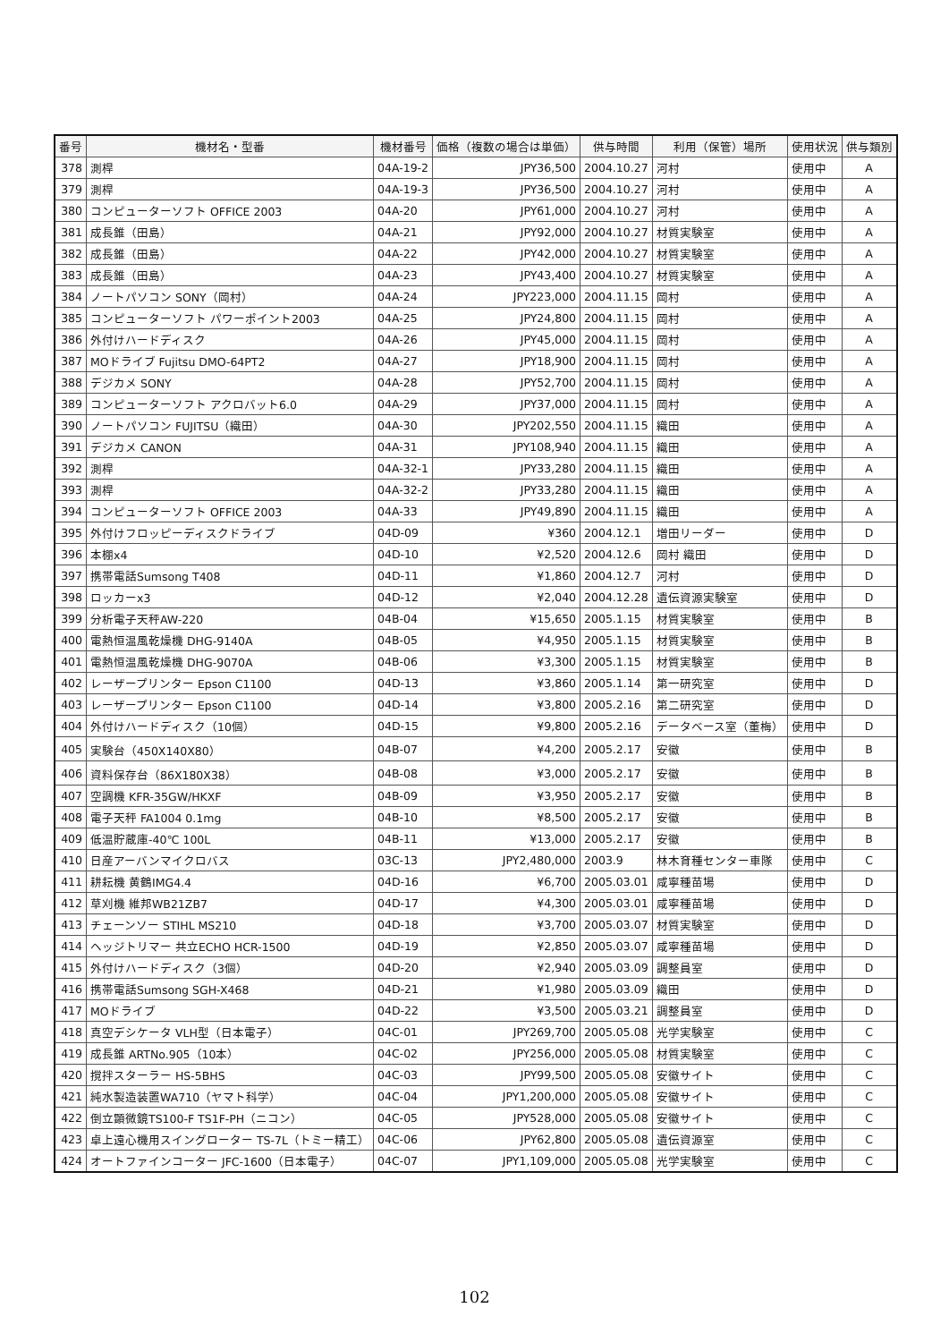| 番号 | 機材名・型番 | 機材番号 | 価格（複数の場合は単価） | 供与時間 | 利用（保管）場所 | 使用状況 | 供与類別 |
| --- | --- | --- | --- | --- | --- | --- | --- |
| 378 | 測桿 | 04A-19-2 | JPY36,500 | 2004.10.27 | 河村 | 使用中 | A |
| 379 | 測桿 | 04A-19-3 | JPY36,500 | 2004.10.27 | 河村 | 使用中 | A |
| 380 | コンピューターソフト OFFICE 2003 | 04A-20 | JPY61,000 | 2004.10.27 | 河村 | 使用中 | A |
| 381 | 成長錐（田島） | 04A-21 | JPY92,000 | 2004.10.27 | 材質実験室 | 使用中 | A |
| 382 | 成長錐（田島） | 04A-22 | JPY42,000 | 2004.10.27 | 材質実験室 | 使用中 | A |
| 383 | 成長錐（田島） | 04A-23 | JPY43,400 | 2004.10.27 | 材質実験室 | 使用中 | A |
| 384 | ノートパソコン SONY（岡村） | 04A-24 | JPY223,000 | 2004.11.15 | 岡村 | 使用中 | A |
| 385 | コンピューターソフト パワーポイント2003 | 04A-25 | JPY24,800 | 2004.11.15 | 岡村 | 使用中 | A |
| 386 | 外付けハードディスク | 04A-26 | JPY45,000 | 2004.11.15 | 岡村 | 使用中 | A |
| 387 | MOドライブ Fujitsu DMO-64PT2 | 04A-27 | JPY18,900 | 2004.11.15 | 岡村 | 使用中 | A |
| 388 | デジカメ SONY | 04A-28 | JPY52,700 | 2004.11.15 | 岡村 | 使用中 | A |
| 389 | コンピューターソフト アクロバット6.0 | 04A-29 | JPY37,000 | 2004.11.15 | 岡村 | 使用中 | A |
| 390 | ノートパソコン FUJITSU（織田） | 04A-30 | JPY202,550 | 2004.11.15 | 織田 | 使用中 | A |
| 391 | デジカメ CANON | 04A-31 | JPY108,940 | 2004.11.15 | 織田 | 使用中 | A |
| 392 | 測桿 | 04A-32-1 | JPY33,280 | 2004.11.15 | 織田 | 使用中 | A |
| 393 | 測桿 | 04A-32-2 | JPY33,280 | 2004.11.15 | 織田 | 使用中 | A |
| 394 | コンピューターソフト OFFICE 2003 | 04A-33 | JPY49,890 | 2004.11.15 | 織田 | 使用中 | A |
| 395 | 外付けフロッピーディスクドライブ | 04D-09 | ¥360 | 2004.12.1 | 増田リーダー | 使用中 | D |
| 396 | 本棚x4 | 04D-10 | ¥2,520 | 2004.12.6 | 岡村 織田 | 使用中 | D |
| 397 | 携帯電話Sumsong T408 | 04D-11 | ¥1,860 | 2004.12.7 | 河村 | 使用中 | D |
| 398 | ロッカーx3 | 04D-12 | ¥2,040 | 2004.12.28 | 遺伝資源実験室 | 使用中 | D |
| 399 | 分析電子天秤AW-220 | 04B-04 | ¥15,650 | 2005.1.15 | 材質実験室 | 使用中 | B |
| 400 | 電熱恒温風乾燥機 DHG-9140A | 04B-05 | ¥4,950 | 2005.1.15 | 材質実験室 | 使用中 | B |
| 401 | 電熱恒温風乾燥機 DHG-9070A | 04B-06 | ¥3,300 | 2005.1.15 | 材質実験室 | 使用中 | B |
| 402 | レーザープリンター Epson C1100 | 04D-13 | ¥3,860 | 2005.1.14 | 第一研究室 | 使用中 | D |
| 403 | レーザープリンター Epson C1100 | 04D-14 | ¥3,800 | 2005.2.16 | 第二研究室 | 使用中 | D |
| 404 | 外付けハードディスク（10個） | 04D-15 | ¥9,800 | 2005.2.16 | データベース室（董梅） | 使用中 | D |
| 405 | 実験台（450X140X80） | 04B-07 | ¥4,200 | 2005.2.17 | 安徽 | 使用中 | B |
| 406 | 資料保存台（86X180X38） | 04B-08 | ¥3,000 | 2005.2.17 | 安徽 | 使用中 | B |
| 407 | 空調機 KFR-35GW/HKXF | 04B-09 | ¥3,950 | 2005.2.17 | 安徽 | 使用中 | B |
| 408 | 電子天秤 FA1004 0.1mg | 04B-10 | ¥8,500 | 2005.2.17 | 安徽 | 使用中 | B |
| 409 | 低温貯蔵庫-40℃ 100L | 04B-11 | ¥13,000 | 2005.2.17 | 安徽 | 使用中 | B |
| 410 | 日産アーバンマイクロバス | 03C-13 | JPY2,480,000 | 2003.9 | 林木育種センター車隊 | 使用中 | C |
| 411 | 耕耘機 黄鶴IMG4.4 | 04D-16 | ¥6,700 | 2005.03.01 | 咸寧種苗場 | 使用中 | D |
| 412 | 草刈機 維邦WB21ZB7 | 04D-17 | ¥4,300 | 2005.03.01 | 咸寧種苗場 | 使用中 | D |
| 413 | チェーンソー STIHL MS210 | 04D-18 | ¥3,700 | 2005.03.07 | 材質実験室 | 使用中 | D |
| 414 | ヘッジトリマー 共立ECHO HCR-1500 | 04D-19 | ¥2,850 | 2005.03.07 | 咸寧種苗場 | 使用中 | D |
| 415 | 外付けハードディスク（3個） | 04D-20 | ¥2,940 | 2005.03.09 | 調整員室 | 使用中 | D |
| 416 | 携帯電話Sumsong SGH-X468 | 04D-21 | ¥1,980 | 2005.03.09 | 織田 | 使用中 | D |
| 417 | MOドライブ | 04D-22 | ¥3,500 | 2005.03.21 | 調整員室 | 使用中 | D |
| 418 | 真空デシケータ VLH型（日本電子） | 04C-01 | JPY269,700 | 2005.05.08 | 光学実験室 | 使用中 | C |
| 419 | 成長錐 ARTNo.905（10本） | 04C-02 | JPY256,000 | 2005.05.08 | 材質実験室 | 使用中 | C |
| 420 | 撹拌スターラー HS-5BHS | 04C-03 | JPY99,500 | 2005.05.08 | 安徽サイト | 使用中 | C |
| 421 | 純水製造装置WA710（ヤマト科学） | 04C-04 | JPY1,200,000 | 2005.05.08 | 安徽サイト | 使用中 | C |
| 422 | 倒立顕微鏡TS100-F TS1F-PH（ニコン） | 04C-05 | JPY528,000 | 2005.05.08 | 安徽サイト | 使用中 | C |
| 423 | 卓上遠心機用スイングローター TS-7L（トミー精工） | 04C-06 | JPY62,800 | 2005.05.08 | 遺伝資源室 | 使用中 | C |
| 424 | オートファインコーター JFC-1600（日本電子） | 04C-07 | JPY1,109,000 | 2005.05.08 | 光学実験室 | 使用中 | C |
102